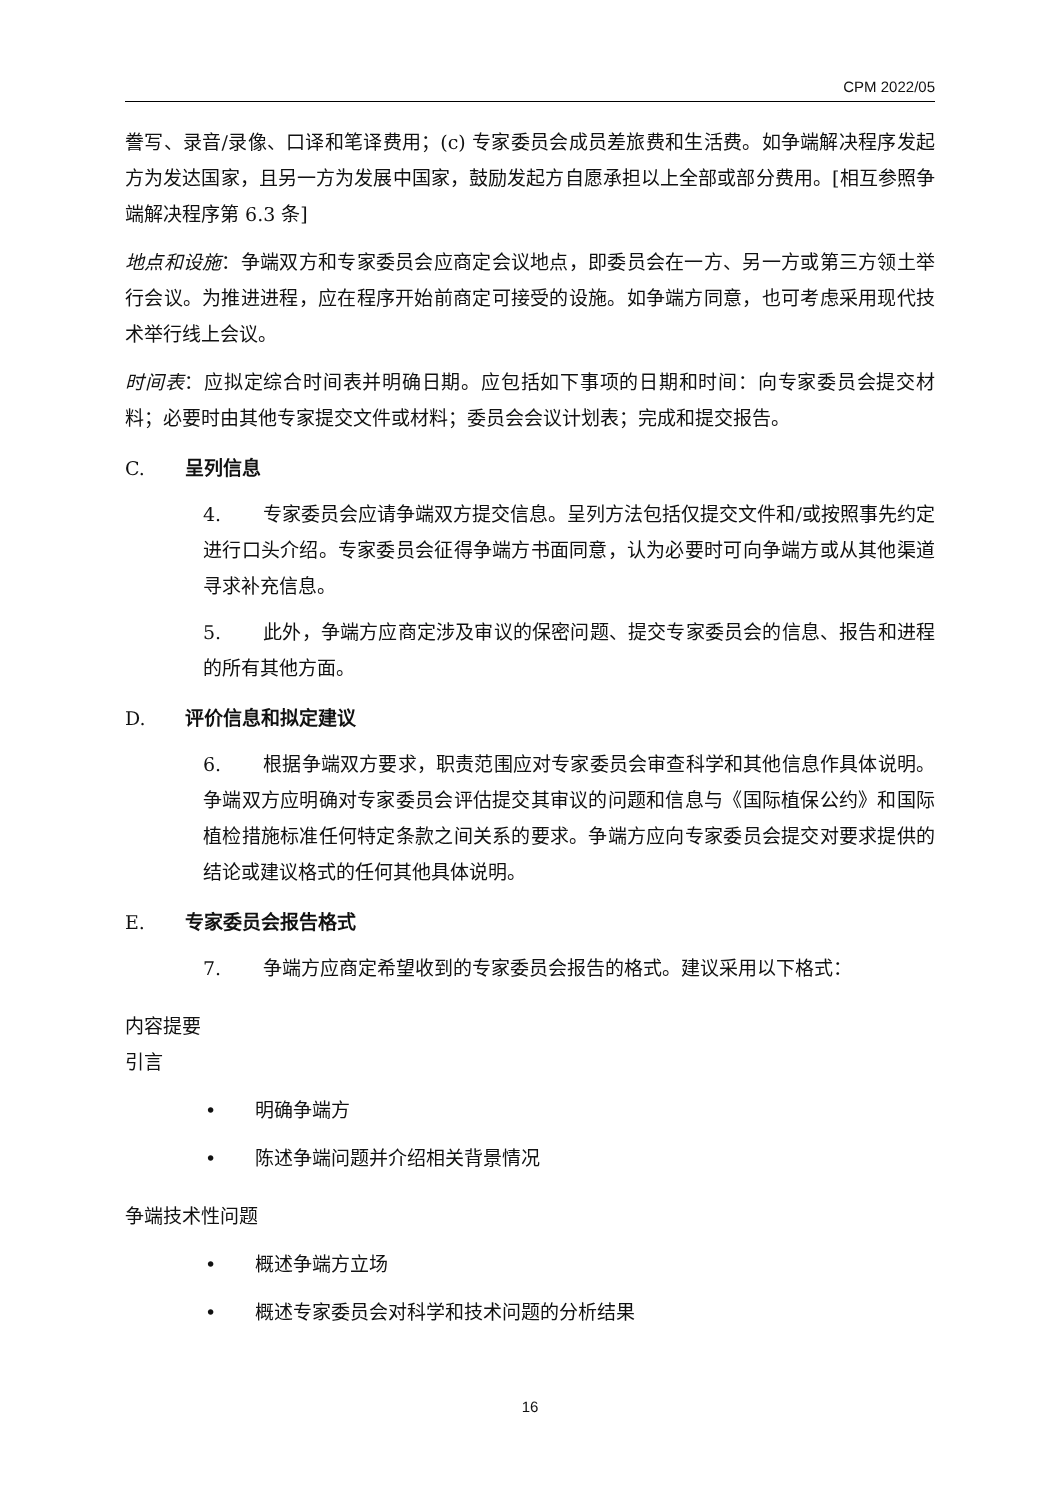CPM 2022/05
誊写、录音/录像、口译和笔译费用；(c) 专家委员会成员差旅费和生活费。如争端解决程序发起方为发达国家，且另一方为发展中国家，鼓励发起方自愿承担以上全部或部分费用。[相互参照争端解决程序第 6.3 条]
地点和设施：争端双方和专家委员会应商定会议地点，即委员会在一方、另一方或第三方领土举行会议。为推进进程，应在程序开始前商定可接受的设施。如争端方同意，也可考虑采用现代技术举行线上会议。
时间表：应拟定综合时间表并明确日期。应包括如下事项的日期和时间：向专家委员会提交材料；必要时由其他专家提交文件或材料；委员会会议计划表；完成和提交报告。
C. 呈列信息
4. 专家委员会应请争端双方提交信息。呈列方法包括仅提交文件和/或按照事先约定进行口头介绍。专家委员会征得争端方书面同意，认为必要时可向争端方或从其他渠道寻求补充信息。
5. 此外，争端方应商定涉及审议的保密问题、提交专家委员会的信息、报告和进程的所有其他方面。
D. 评价信息和拟定建议
6. 根据争端双方要求，职责范围应对专家委员会审查科学和其他信息作具体说明。争端双方应明确对专家委员会评估提交其审议的问题和信息与《国际植保公约》和国际植检措施标准任何特定条款之间关系的要求。争端方应向专家委员会提交对要求提供的结论或建议格式的任何其他具体说明。
E. 专家委员会报告格式
7. 争端方应商定希望收到的专家委员会报告的格式。建议采用以下格式：
内容提要
引言
• 明确争端方
• 陈述争端问题并介绍相关背景情况
争端技术性问题
• 概述争端方立场
• 概述专家委员会对科学和技术问题的分析结果
16